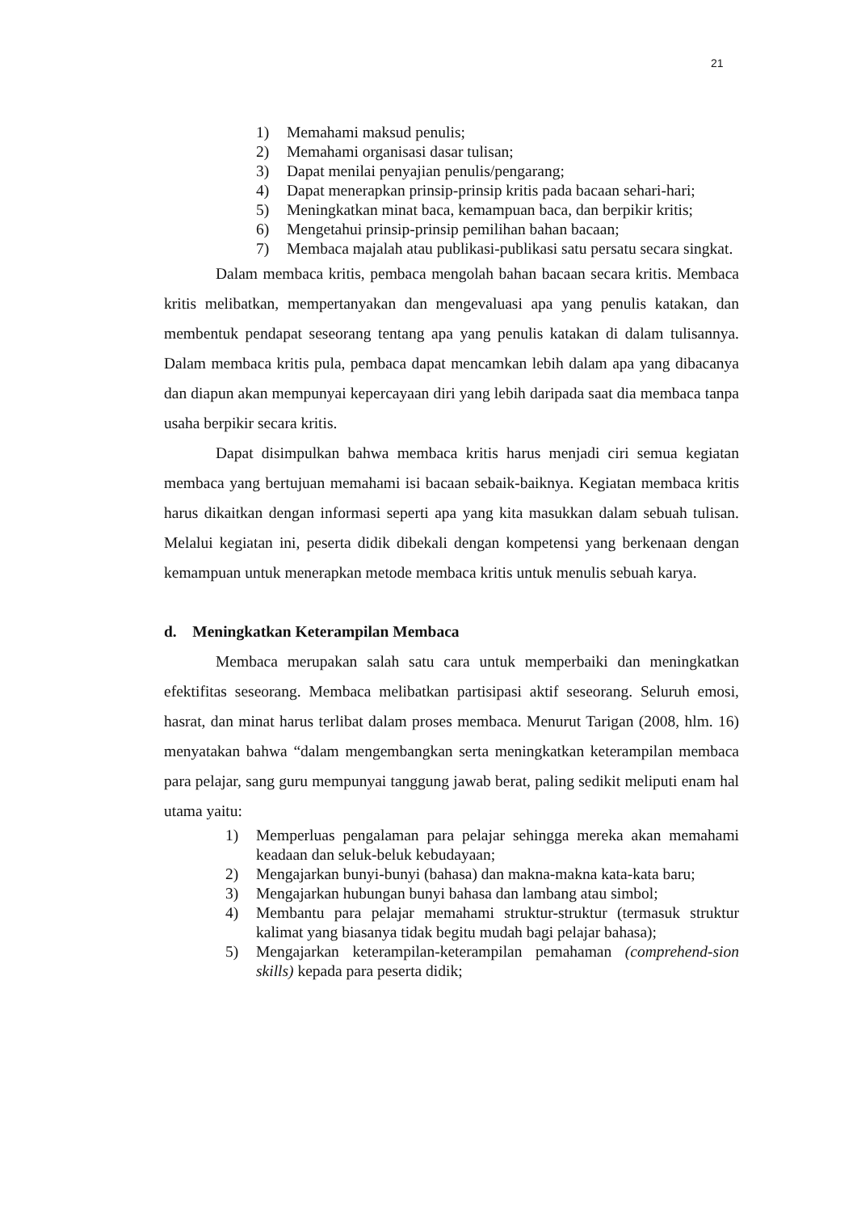21
1) Memahami maksud penulis;
2) Memahami organisasi dasar tulisan;
3) Dapat menilai penyajian penulis/pengarang;
4) Dapat menerapkan prinsip-prinsip kritis pada bacaan sehari-hari;
5) Meningkatkan minat baca, kemampuan baca, dan berpikir kritis;
6) Mengetahui prinsip-prinsip pemilihan bahan bacaan;
7) Membaca majalah atau publikasi-publikasi satu persatu secara singkat.
Dalam membaca kritis, pembaca mengolah bahan bacaan secara kritis. Membaca kritis melibatkan, mempertanyakan dan mengevaluasi apa yang penulis katakan, dan membentuk pendapat seseorang tentang apa yang penulis katakan di dalam tulisannya. Dalam membaca kritis pula, pembaca dapat mencamkan lebih dalam apa yang dibacanya dan diapun akan mempunyai kepercayaan diri yang lebih daripada saat dia membaca tanpa usaha berpikir secara kritis.
Dapat disimpulkan bahwa membaca kritis harus menjadi ciri semua kegiatan membaca yang bertujuan memahami isi bacaan sebaik-baiknya. Kegiatan membaca kritis harus dikaitkan dengan informasi seperti apa yang kita masukkan dalam sebuah tulisan. Melalui kegiatan ini, peserta didik dibekali dengan kompetensi yang berkenaan dengan kemampuan untuk menerapkan metode membaca kritis untuk menulis sebuah karya.
d. Meningkatkan Keterampilan Membaca
Membaca merupakan salah satu cara untuk memperbaiki dan meningkatkan efektifitas seseorang. Membaca melibatkan partisipasi aktif seseorang. Seluruh emosi, hasrat, dan minat harus terlibat dalam proses membaca. Menurut Tarigan (2008, hlm. 16) menyatakan bahwa “dalam mengembangkan serta meningkatkan keterampilan membaca para pelajar, sang guru mempunyai tanggung jawab berat, paling sedikit meliputi enam hal utama yaitu:
1) Memperluas pengalaman para pelajar sehingga mereka akan memahami keadaan dan seluk-beluk kebudayaan;
2) Mengajarkan bunyi-bunyi (bahasa) dan makna-makna kata-kata baru;
3) Mengajarkan hubungan bunyi bahasa dan lambang atau simbol;
4) Membantu para pelajar memahami struktur-struktur (termasuk struktur kalimat yang biasanya tidak begitu mudah bagi pelajar bahasa);
5) Mengajarkan keterampilan-keterampilan pemahaman (comprehend-sion skills) kepada para peserta didik;